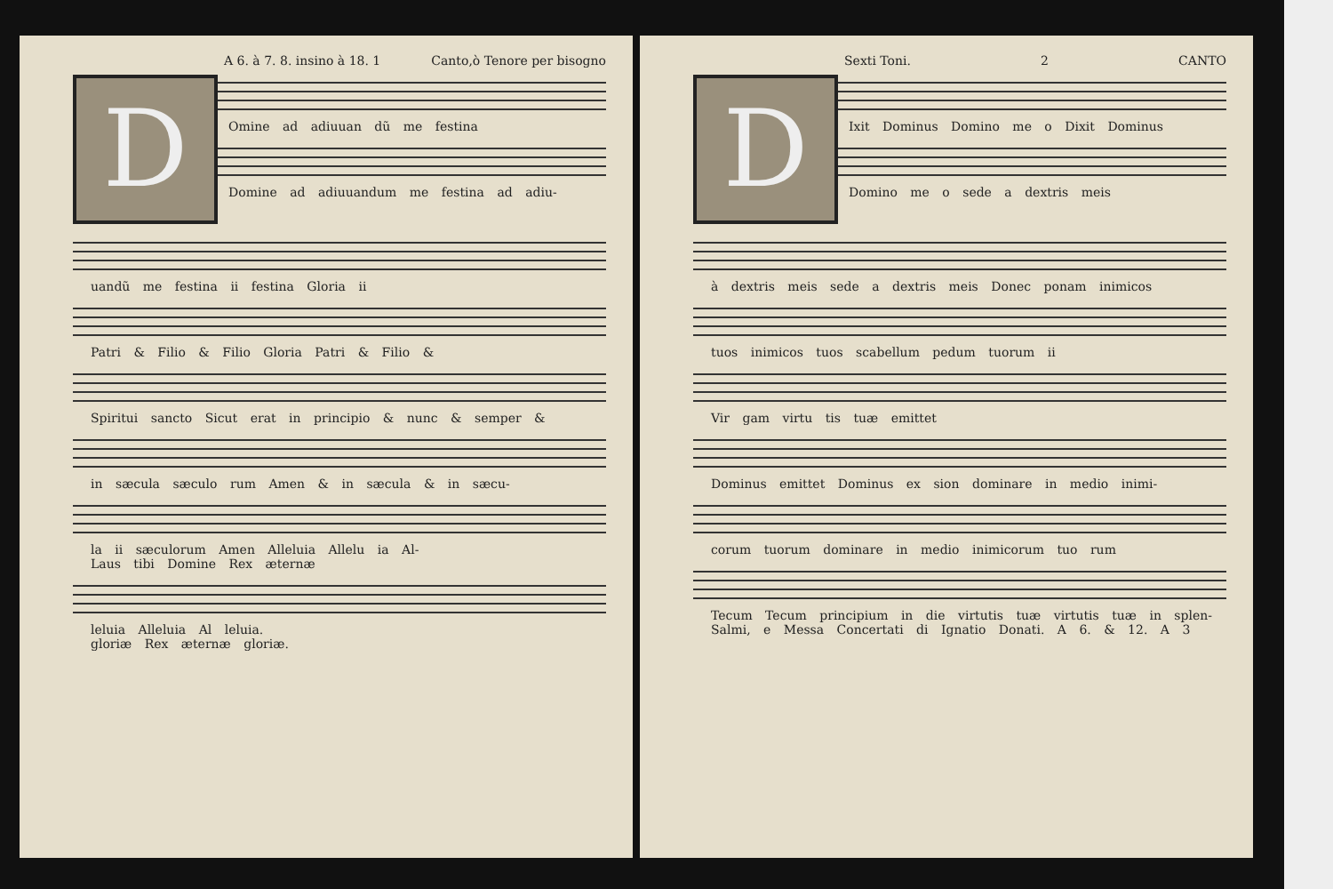A 6. à 7. 8. insino à 18. 1 Canto,ò Tenore per bisogno
D
Omine ad adiuuan dũ me festina
Domine ad adiuuandum me festina ad adiu-
uandũ me festina ii festina Gloria ii
Patri & Filio & Filio Gloria Patri & Filio &
Spiritui sancto Sicut erat in principio & nunc & semper &
in sæcula sæculo rum Amen & in sæcula & in sæcu-
la ii sæculorum Amen Alleluia Allelu ia Al-
Laus tibi Domine Rex æternæ
leluia Alleluia Al leluia.
gloriæ Rex æternæ gloriæ.
Sexti Toni. 2 CANTO
D
Ixit Dominus Domino me o Dixit Dominus
Domino me o sede a dextris meis
à dextris meis sede a dextris meis Donec ponam inimicos
tuos inimicos tuos scabellum pedum tuorum ii
Vir gam virtu tis tuæ emittet
Dominus emittet Dominus ex sion dominare in medio inimi-
corum tuorum dominare in medio inimicorum tuo rum
Tecum Tecum principium in die virtutis tuæ virtutis tuæ in splen-
Salmi, e Messa Concertati di Ignatio Donati. A 6. & 12. A 3